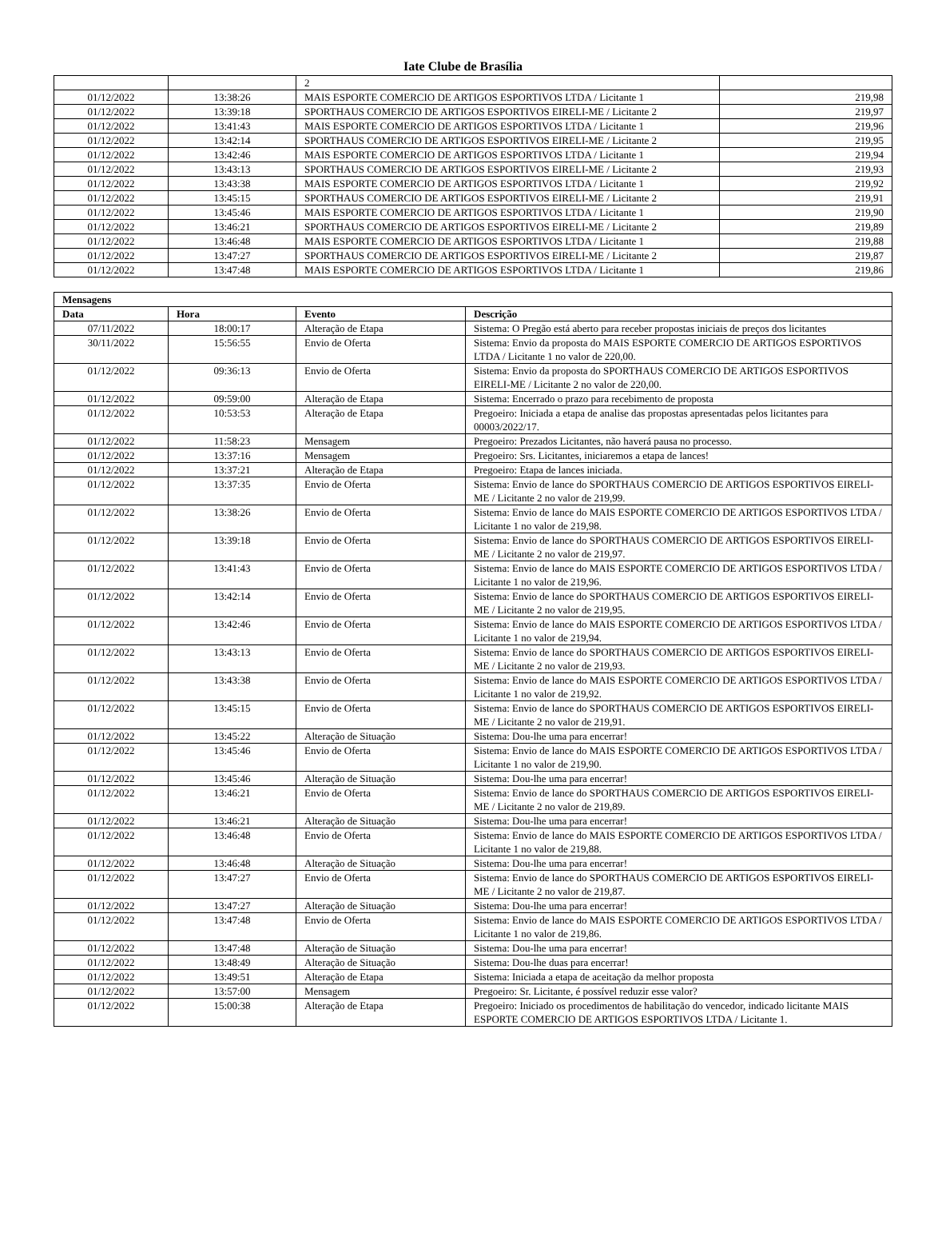Iate Clube de Brasília
| | | 2 | |
| 01/12/2022 | 13:38:26 | MAIS ESPORTE COMERCIO DE ARTIGOS ESPORTIVOS LTDA / Licitante 1 | 219,98 |
| 01/12/2022 | 13:39:18 | SPORTHAUS COMERCIO DE ARTIGOS ESPORTIVOS EIRELI-ME / Licitante 2 | 219,97 |
| 01/12/2022 | 13:41:43 | MAIS ESPORTE COMERCIO DE ARTIGOS ESPORTIVOS LTDA / Licitante 1 | 219,96 |
| 01/12/2022 | 13:42:14 | SPORTHAUS COMERCIO DE ARTIGOS ESPORTIVOS EIRELI-ME / Licitante 2 | 219,95 |
| 01/12/2022 | 13:42:46 | MAIS ESPORTE COMERCIO DE ARTIGOS ESPORTIVOS LTDA / Licitante 1 | 219,94 |
| 01/12/2022 | 13:43:13 | SPORTHAUS COMERCIO DE ARTIGOS ESPORTIVOS EIRELI-ME / Licitante 2 | 219,93 |
| 01/12/2022 | 13:43:38 | MAIS ESPORTE COMERCIO DE ARTIGOS ESPORTIVOS LTDA / Licitante 1 | 219,92 |
| 01/12/2022 | 13:45:15 | SPORTHAUS COMERCIO DE ARTIGOS ESPORTIVOS EIRELI-ME / Licitante 2 | 219,91 |
| 01/12/2022 | 13:45:46 | MAIS ESPORTE COMERCIO DE ARTIGOS ESPORTIVOS LTDA / Licitante 1 | 219,90 |
| 01/12/2022 | 13:46:21 | SPORTHAUS COMERCIO DE ARTIGOS ESPORTIVOS EIRELI-ME / Licitante 2 | 219,89 |
| 01/12/2022 | 13:46:48 | MAIS ESPORTE COMERCIO DE ARTIGOS ESPORTIVOS LTDA / Licitante 1 | 219,88 |
| 01/12/2022 | 13:47:27 | SPORTHAUS COMERCIO DE ARTIGOS ESPORTIVOS EIRELI-ME / Licitante 2 | 219,87 |
| 01/12/2022 | 13:47:48 | MAIS ESPORTE COMERCIO DE ARTIGOS ESPORTIVOS LTDA / Licitante 1 | 219,86 |
| Mensagens | | | |
| --- | --- | --- | --- |
| Data | Hora | Evento | Descrição |
| 07/11/2022 | 18:00:17 | Alteração de Etapa | Sistema: O Pregão está aberto para receber propostas iniciais de preços dos licitantes |
| 30/11/2022 | 15:56:55 | Envio de Oferta | Sistema: Envio da proposta do MAIS ESPORTE COMERCIO DE ARTIGOS ESPORTIVOS LTDA / Licitante 1 no valor de 220,00. |
| 01/12/2022 | 09:36:13 | Envio de Oferta | Sistema: Envio da proposta do SPORTHAUS COMERCIO DE ARTIGOS ESPORTIVOS EIRELI-ME / Licitante 2 no valor de 220,00. |
| 01/12/2022 | 09:59:00 | Alteração de Etapa | Sistema: Encerrado o prazo para recebimento de proposta |
| 01/12/2022 | 10:53:53 | Alteração de Etapa | Pregoeiro: Iniciada a etapa de analise das propostas apresentadas pelos licitantes para 00003/2022/17. |
| 01/12/2022 | 11:58:23 | Mensagem | Pregoeiro: Prezados Licitantes, não haverá pausa no processo. |
| 01/12/2022 | 13:37:16 | Mensagem | Pregoeiro: Srs. Licitantes, iniciaremos a etapa de lances! |
| 01/12/2022 | 13:37:21 | Alteração de Etapa | Pregoeiro: Etapa de lances iniciada. |
| 01/12/2022 | 13:37:35 | Envio de Oferta | Sistema: Envio de lance do SPORTHAUS COMERCIO DE ARTIGOS ESPORTIVOS EIRELI-ME / Licitante 2 no valor de 219,99. |
| 01/12/2022 | 13:38:26 | Envio de Oferta | Sistema: Envio de lance do MAIS ESPORTE COMERCIO DE ARTIGOS ESPORTIVOS LTDA / Licitante 1 no valor de 219,98. |
| 01/12/2022 | 13:39:18 | Envio de Oferta | Sistema: Envio de lance do SPORTHAUS COMERCIO DE ARTIGOS ESPORTIVOS EIRELI-ME / Licitante 2 no valor de 219,97. |
| 01/12/2022 | 13:41:43 | Envio de Oferta | Sistema: Envio de lance do MAIS ESPORTE COMERCIO DE ARTIGOS ESPORTIVOS LTDA / Licitante 1 no valor de 219,96. |
| 01/12/2022 | 13:42:14 | Envio de Oferta | Sistema: Envio de lance do SPORTHAUS COMERCIO DE ARTIGOS ESPORTIVOS EIRELI-ME / Licitante 2 no valor de 219,95. |
| 01/12/2022 | 13:42:46 | Envio de Oferta | Sistema: Envio de lance do MAIS ESPORTE COMERCIO DE ARTIGOS ESPORTIVOS LTDA / Licitante 1 no valor de 219,94. |
| 01/12/2022 | 13:43:13 | Envio de Oferta | Sistema: Envio de lance do SPORTHAUS COMERCIO DE ARTIGOS ESPORTIVOS EIRELI-ME / Licitante 2 no valor de 219,93. |
| 01/12/2022 | 13:43:38 | Envio de Oferta | Sistema: Envio de lance do MAIS ESPORTE COMERCIO DE ARTIGOS ESPORTIVOS LTDA / Licitante 1 no valor de 219,92. |
| 01/12/2022 | 13:45:15 | Envio de Oferta | Sistema: Envio de lance do SPORTHAUS COMERCIO DE ARTIGOS ESPORTIVOS EIRELI-ME / Licitante 2 no valor de 219,91. |
| 01/12/2022 | 13:45:22 | Alteração de Situação | Sistema: Dou-lhe uma para encerrar! |
| 01/12/2022 | 13:45:46 | Envio de Oferta | Sistema: Envio de lance do MAIS ESPORTE COMERCIO DE ARTIGOS ESPORTIVOS LTDA / Licitante 1 no valor de 219,90. |
| 01/12/2022 | 13:45:46 | Alteração de Situação | Sistema: Dou-lhe uma para encerrar! |
| 01/12/2022 | 13:46:21 | Envio de Oferta | Sistema: Envio de lance do SPORTHAUS COMERCIO DE ARTIGOS ESPORTIVOS EIRELI-ME / Licitante 2 no valor de 219,89. |
| 01/12/2022 | 13:46:21 | Alteração de Situação | Sistema: Dou-lhe uma para encerrar! |
| 01/12/2022 | 13:46:48 | Envio de Oferta | Sistema: Envio de lance do MAIS ESPORTE COMERCIO DE ARTIGOS ESPORTIVOS LTDA / Licitante 1 no valor de 219,88. |
| 01/12/2022 | 13:46:48 | Alteração de Situação | Sistema: Dou-lhe uma para encerrar! |
| 01/12/2022 | 13:47:27 | Envio de Oferta | Sistema: Envio de lance do SPORTHAUS COMERCIO DE ARTIGOS ESPORTIVOS EIRELI-ME / Licitante 2 no valor de 219,87. |
| 01/12/2022 | 13:47:27 | Alteração de Situação | Sistema: Dou-lhe uma para encerrar! |
| 01/12/2022 | 13:47:48 | Envio de Oferta | Sistema: Envio de lance do MAIS ESPORTE COMERCIO DE ARTIGOS ESPORTIVOS LTDA / Licitante 1 no valor de 219,86. |
| 01/12/2022 | 13:47:48 | Alteração de Situação | Sistema: Dou-lhe uma para encerrar! |
| 01/12/2022 | 13:48:49 | Alteração de Situação | Sistema: Dou-lhe duas para encerrar! |
| 01/12/2022 | 13:49:51 | Alteração de Etapa | Sistema: Iniciada a etapa de aceitação da melhor proposta |
| 01/12/2022 | 13:57:00 | Mensagem | Pregoeiro: Sr. Licitante, é possível reduzir esse valor? |
| 01/12/2022 | 15:00:38 | Alteração de Etapa | Pregoeiro: Iniciado os procedimentos de habilitação do vencedor, indicado licitante MAIS ESPORTE COMERCIO DE ARTIGOS ESPORTIVOS LTDA / Licitante 1. |